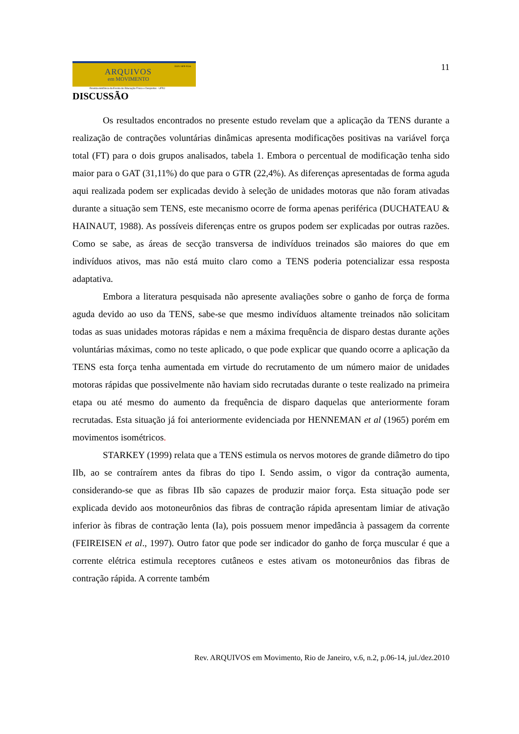ISSN 1809-9556
ARQUIVOS
em MOVIMENTO
Revista eletrônica da Escola de Educação Física e Desportos - UFRJ
11
DISCUSSÃO
Os resultados encontrados no presente estudo revelam que a aplicação da TENS durante a realização de contrações voluntárias dinâmicas apresenta modificações positivas na variável força total (FT) para o dois grupos analisados, tabela 1. Embora o percentual de modificação tenha sido maior para o GAT (31,11%) do que para o GTR (22,4%). As diferenças apresentadas de forma aguda aqui realizada podem ser explicadas devido à seleção de unidades motoras que não foram ativadas durante a situação sem TENS, este mecanismo ocorre de forma apenas periférica (DUCHATEAU & HAINAUT, 1988). As possíveis diferenças entre os grupos podem ser explicadas por outras razões. Como se sabe, as áreas de secção transversa de indivíduos treinados são maiores do que em indivíduos ativos, mas não está muito claro como a TENS poderia potencializar essa resposta adaptativa.
Embora a literatura pesquisada não apresente avaliações sobre o ganho de força de forma aguda devido ao uso da TENS, sabe-se que mesmo indivíduos altamente treinados não solicitam todas as suas unidades motoras rápidas e nem a máxima frequência de disparo destas durante ações voluntárias máximas, como no teste aplicado, o que pode explicar que quando ocorre a aplicação da TENS esta força tenha aumentada em virtude do recrutamento de um número maior de unidades motoras rápidas que possivelmente não haviam sido recrutadas durante o teste realizado na primeira etapa ou até mesmo do aumento da frequência de disparo daquelas que anteriormente foram recrutadas. Esta situação já foi anteriormente evidenciada por HENNEMAN et al (1965) porém em movimentos isométricos.
STARKEY (1999) relata que a TENS estimula os nervos motores de grande diâmetro do tipo IIb, ao se contraírem antes da fibras do tipo I. Sendo assim, o vigor da contração aumenta, considerando-se que as fibras IIb são capazes de produzir maior força. Esta situação pode ser explicada devido aos motoneurônios das fibras de contração rápida apresentam limiar de ativação inferior às fibras de contração lenta (Ia), pois possuem menor impedância à passagem da corrente (FEIREISEN et al., 1997). Outro fator que pode ser indicador do ganho de força muscular é que a corrente elétrica estimula receptores cutâneos e estes ativam os motoneurônios das fibras de contração rápida. A corrente também
Rev. ARQUIVOS em Movimento, Rio de Janeiro, v.6, n.2, p.06-14, jul./dez.2010